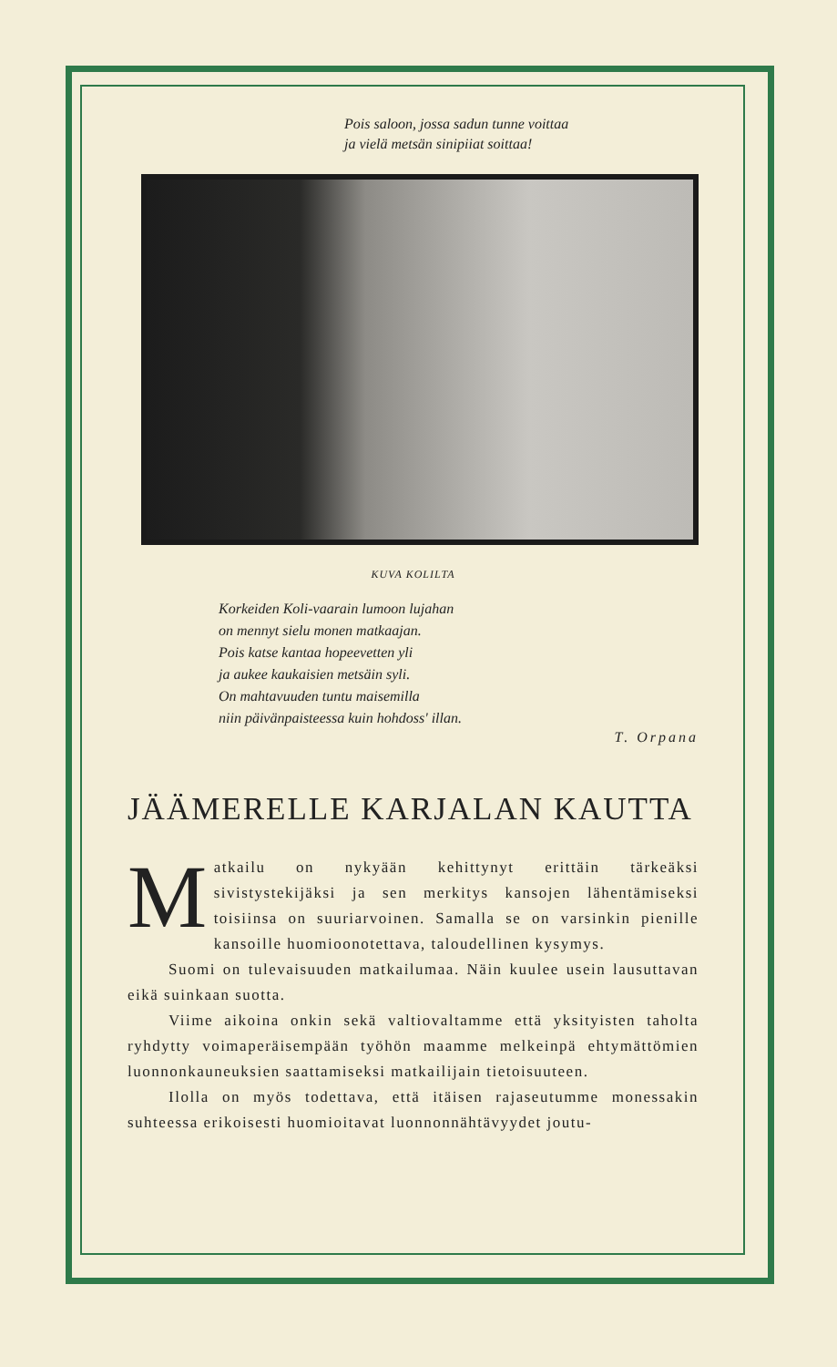Pois saloon, jossa sadun tunne voittaa
ja vielä metsän sinipiiat soittaa!
KUVA KOLILTA
Korkeiden Koli-vaarain lumoon lujahan
on mennyt sielu monen matkaajan.
Pois katse kantaa hopeevetten yli
ja aukee kaukaisien metsäin syli.
On mahtavuuden tuntu maisemilla
niin päivänpaisteessa kuin hohdoss' illan.
T. Orpana
JÄÄMERELLE KARJALAN KAUTTA
Matkailu on nykyään kehittynyt erittäin tärkeäksi sivistystekijäksi ja sen merkitys kansojen lähentämiseksi toisiinsa on suuriarvoinen. Samalla se on varsinkin pienille kansoille huomioonotettava, taloudellinen kysymys.
Suomi on tulevaisuuden matkailumaa. Näin kuulee usein lausuttavan eikä suinkaan suotta.
Viime aikoina onkin sekä valtiovaltamme että yksityisten taholta ryhdytty voimaperäisempään työhön maamme melkeinpä ehtymättömien luonnonkauneuksien saattamiseksi matkailijain tietoisuuteen.
Ilolla on myös todettava, että itäisen rajaseutumme monessakin suhteessa erikoisesti huomioitavat luonnonnähtävyydet joutu-